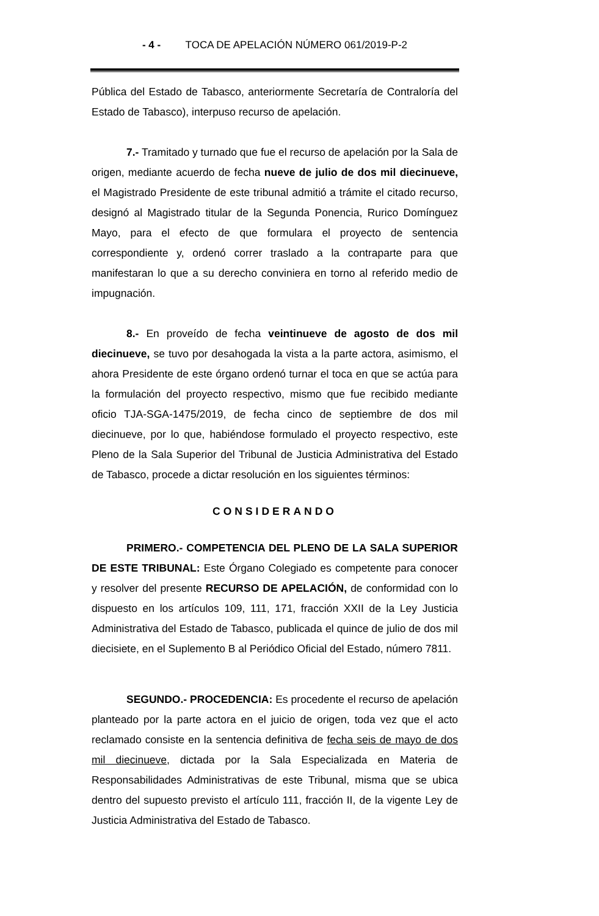- 4 - TOCA DE APELACIÓN NÚMERO 061/2019-P-2
Pública del Estado de Tabasco, anteriormente Secretaría de Contraloría del Estado de Tabasco), interpuso recurso de apelación.
7.- Tramitado y turnado que fue el recurso de apelación por la Sala de origen, mediante acuerdo de fecha nueve de julio de dos mil diecinueve, el Magistrado Presidente de este tribunal admitió a trámite el citado recurso, designó al Magistrado titular de la Segunda Ponencia, Rurico Domínguez Mayo, para el efecto de que formulara el proyecto de sentencia correspondiente y, ordenó correr traslado a la contraparte para que manifestaran lo que a su derecho conviniera en torno al referido medio de impugnación.
8.- En proveído de fecha veintinueve de agosto de dos mil diecinueve, se tuvo por desahogada la vista a la parte actora, asimismo, el ahora Presidente de este órgano ordenó turnar el toca en que se actúa para la formulación del proyecto respectivo, mismo que fue recibido mediante oficio TJA-SGA-1475/2019, de fecha cinco de septiembre de dos mil diecinueve, por lo que, habiéndose formulado el proyecto respectivo, este Pleno de la Sala Superior del Tribunal de Justicia Administrativa del Estado de Tabasco, procede a dictar resolución en los siguientes términos:
CONSIDERANDO
PRIMERO.- COMPETENCIA DEL PLENO DE LA SALA SUPERIOR DE ESTE TRIBUNAL: Este Órgano Colegiado es competente para conocer y resolver del presente RECURSO DE APELACIÓN, de conformidad con lo dispuesto en los artículos 109, 111, 171, fracción XXII de la Ley Justicia Administrativa del Estado de Tabasco, publicada el quince de julio de dos mil diecisiete, en el Suplemento B al Periódico Oficial del Estado, número 7811.
SEGUNDO.- PROCEDENCIA: Es procedente el recurso de apelación planteado por la parte actora en el juicio de origen, toda vez que el acto reclamado consiste en la sentencia definitiva de fecha seis de mayo de dos mil diecinueve, dictada por la Sala Especializada en Materia de Responsabilidades Administrativas de este Tribunal, misma que se ubica dentro del supuesto previsto el artículo 111, fracción II, de la vigente Ley de Justicia Administrativa del Estado de Tabasco.